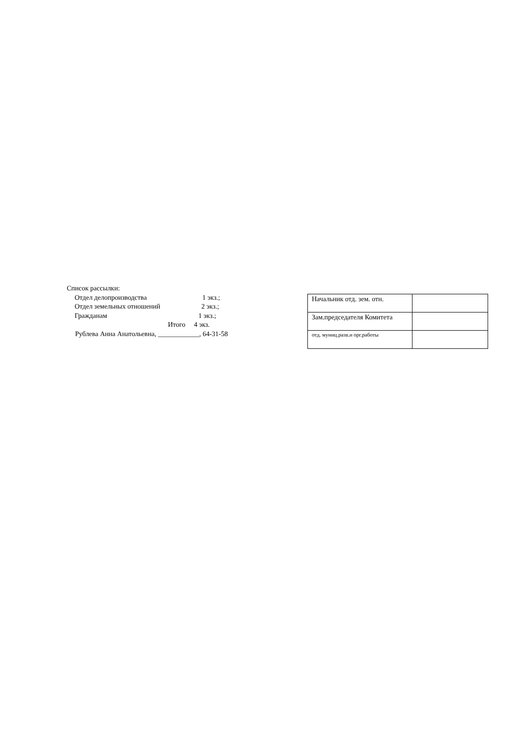Список рассылки:
Отдел делопроизводства 1 экз.;
Отдел земельных отношений 2 экз.;
Гражданам 1 экз.;
Итого 4 экз.
Рублева Анна Анатольевна, ____________, 64-31-58
| Начальник отд. зем. отн. | |
| Зам.председателя Комитета | |
| отд. муниц.разв.и орг.работы | |